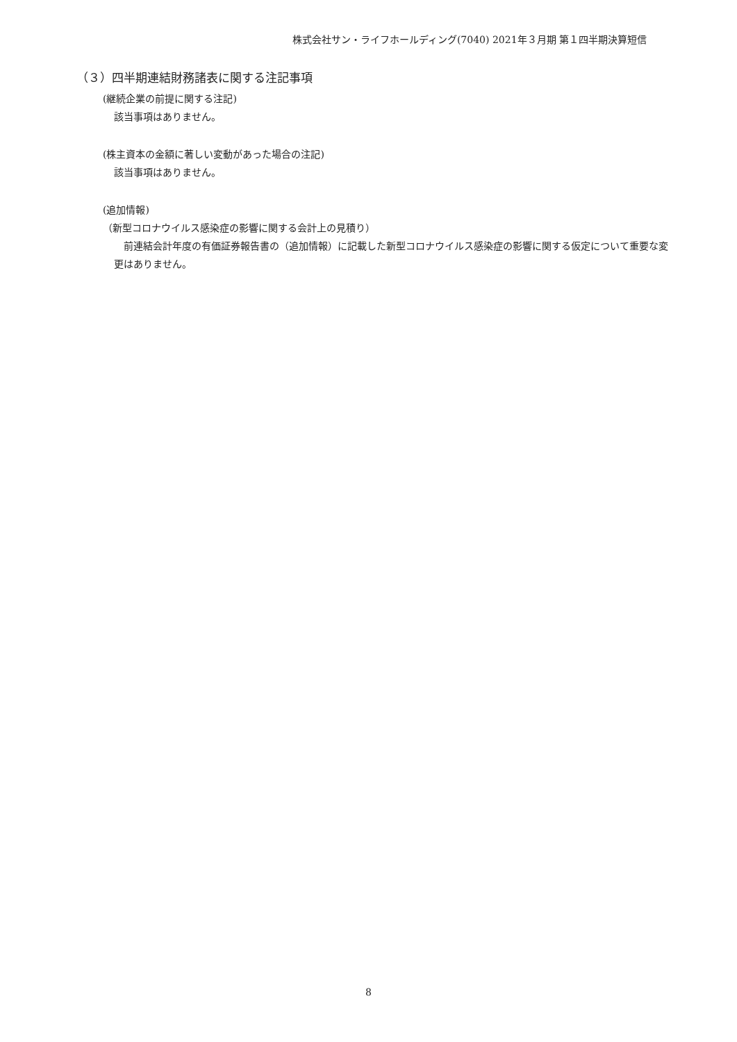株式会社サン・ライフホールディング(7040) 2021年３月期 第１四半期決算短信
（３）四半期連結財務諸表に関する注記事項
(継続企業の前提に関する注記)
該当事項はありません。
(株主資本の金額に著しい変動があった場合の注記)
該当事項はありません。
(追加情報)
（新型コロナウイルス感染症の影響に関する会計上の見積り）
　前連結会計年度の有価証券報告書の（追加情報）に記載した新型コロナウイルス感染症の影響に関する仮定について重要な変更はありません。
8